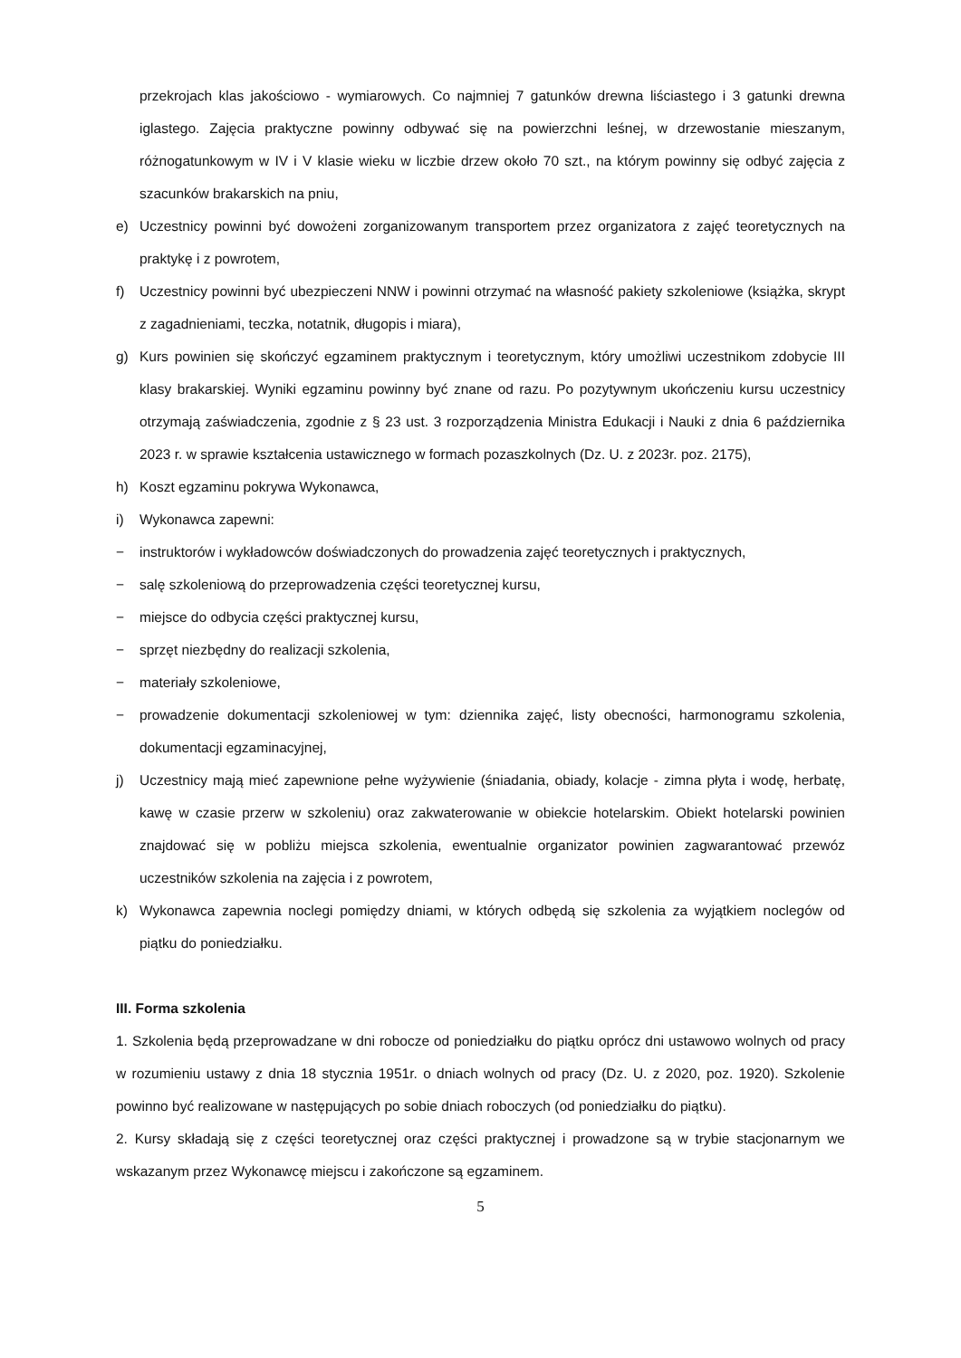przekrojach klas jakościowo - wymiarowych. Co najmniej 7 gatunków drewna liściastego i 3 gatunki drewna iglastego. Zajęcia praktyczne powinny odbywać się na powierzchni leśnej, w drzewostanie mieszanym, różnogatunkowym w IV i V klasie wieku w liczbie drzew około 70 szt., na którym powinny się odbyć zajęcia z szacunków brakarskich na pniu,
e) Uczestnicy powinni być dowożeni zorganizowanym transportem przez organizatora z zajęć teoretycznych na praktykę i z powrotem,
f) Uczestnicy powinni być ubezpieczeni NNW i powinni otrzymać na własność pakiety szkoleniowe (książka, skrypt z zagadnieniami, teczka, notatnik, długopis i miara),
g) Kurs powinien się skończyć egzaminem praktycznym i teoretycznym, który umożliwi uczestnikom zdobycie III klasy brakarskiej. Wyniki egzaminu powinny być znane od razu. Po pozytywnym ukończeniu kursu uczestnicy otrzymają zaświadczenia, zgodnie z § 23 ust. 3 rozporządzenia Ministra Edukacji i Nauki z dnia 6 października 2023 r. w sprawie kształcenia ustawicznego w formach pozaszkolnych (Dz. U. z 2023r. poz. 2175),
h) Koszt egzaminu pokrywa Wykonawca,
i) Wykonawca zapewni:
− instruktorów i wykładowców doświadczonych do prowadzenia zajęć teoretycznych i praktycznych,
− salę szkoleniową do przeprowadzenia części teoretycznej kursu,
− miejsce do odbycia części praktycznej kursu,
− sprzęt niezbędny do realizacji szkolenia,
− materiały szkoleniowe,
− prowadzenie dokumentacji szkoleniowej w tym: dziennika zajęć, listy obecności, harmonogramu szkolenia, dokumentacji egzaminacyjnej,
j) Uczestnicy mają mieć zapewnione pełne wyżywienie (śniadania, obiady, kolacje - zimna płyta i wodę, herbatę, kawę w czasie przerw w szkoleniu) oraz zakwaterowanie w obiekcie hotelarskim. Obiekt hotelarski powinien znajdować się w pobliżu miejsca szkolenia, ewentualnie organizator powinien zagwarantować przewóz uczestników szkolenia na zajęcia i z powrotem,
k) Wykonawca zapewnia noclegi pomiędzy dniami, w których odbędą się szkolenia za wyjątkiem noclegów od piątku do poniedziałku.
III. Forma szkolenia
1. Szkolenia będą przeprowadzane w dni robocze od poniedziałku do piątku oprócz dni ustawowo wolnych od pracy w rozumieniu ustawy z dnia 18 stycznia 1951r. o dniach wolnych od pracy (Dz. U. z 2020, poz. 1920). Szkolenie powinno być realizowane w następujących po sobie dniach roboczych (od poniedziałku do piątku).
2. Kursy składają się z części teoretycznej oraz części praktycznej i prowadzone są w trybie stacjonarnym we wskazanym przez Wykonawcę miejscu i zakończone są egzaminem.
5